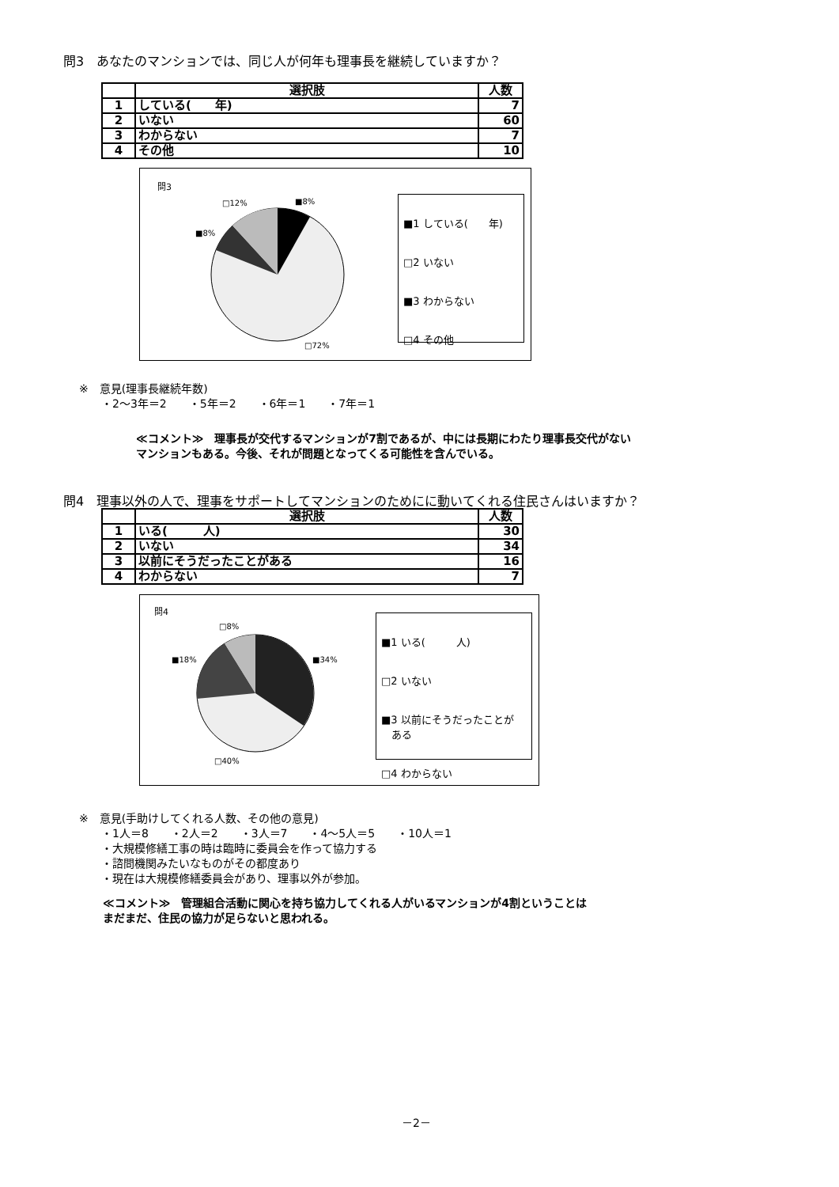問3　あなたのマンションでは、同じ人が何年も理事長を継続していますか？
| | 選択肢 | 人数 |
| --- | --- | --- |
| 1 | している( 年) | 7 |
| 2 | いない | 60 |
| 3 | わからない | 7 |
| 4 | その他 | 10 |
問3
■8%
□12%
■8%
□72%
■1 している(　　年)
□2 いない
■3 わからない
□4 その他
※　意見(理事長継続年数)
　　・2～3年＝2　　・5年＝2　　・6年＝1　　・7年＝1
≪コメント≫　理事長が交代するマンションが7割であるが、中には長期にわたり理事長交代がない
マンションもある。今後、それが問題となってくる可能性を含んでいる。
問4　理事以外の人で、理事をサポートしてマンションのためにに動いてくれる住民さんはいますか？
| | 選択肢 | 人数 |
| --- | --- | --- |
| 1 | いる( 人) | 30 |
| 2 | いない | 34 |
| 3 | 以前にそうだったことがある | 16 |
| 4 | わからない | 7 |
問4
□8%
■18% ■34%
□40%
■1 いる(　　　人)
□2 いない
■3 以前にそうだったことが
　ある
□4 わからない
※　意見(手助けしてくれる人数、その他の意見)
　　・1人＝8　　・2人＝2　　・3人＝7　　・4～5人＝5　　・10人＝1
　　・大規模修繕工事の時は臨時に委員会を作って協力する
　　・諮問機関みたいなものがその都度あり
　　・現在は大規模修繕委員会があり、理事以外が参加。
≪コメント≫　管理組合活動に関心を持ち協力してくれる人がいるマンションが4割ということは
まだまだ、住民の協力が足らないと思われる。
－2－